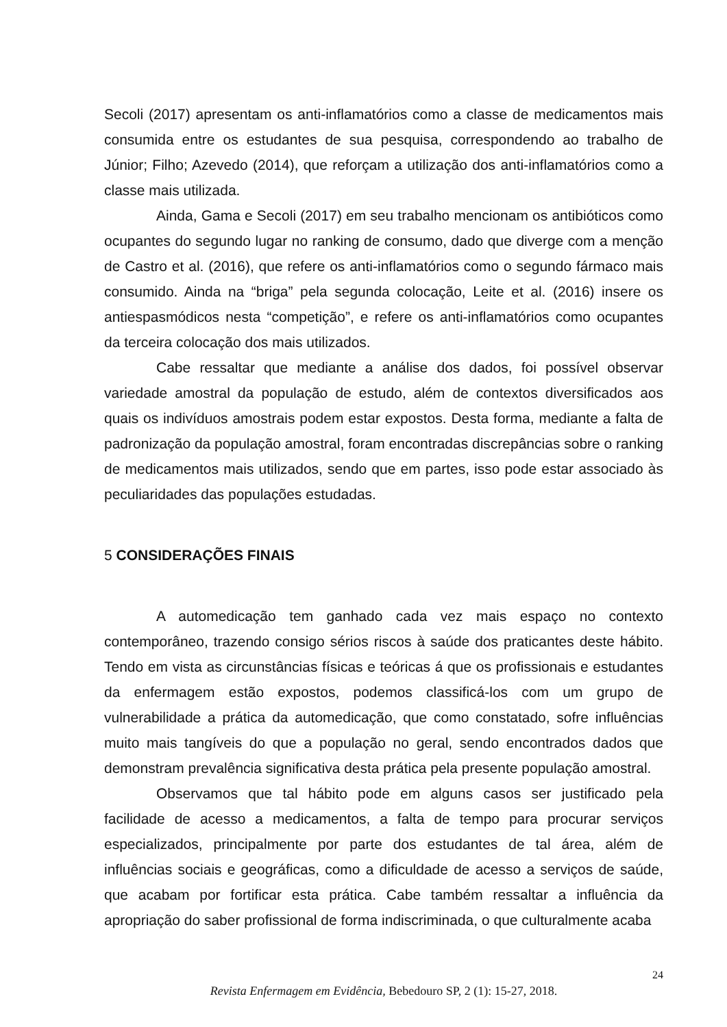Secoli (2017) apresentam os anti-inflamatórios como a classe de medicamentos mais consumida entre os estudantes de sua pesquisa, correspondendo ao trabalho de Júnior; Filho; Azevedo (2014), que reforçam a utilização dos anti-inflamatórios como a classe mais utilizada.
Ainda, Gama e Secoli (2017) em seu trabalho mencionam os antibióticos como ocupantes do segundo lugar no ranking de consumo, dado que diverge com a menção de Castro et al. (2016), que refere os anti-inflamatórios como o segundo fármaco mais consumido. Ainda na “briga” pela segunda colocação, Leite et al. (2016) insere os antiespasmódicos nesta “competição”, e refere os anti-inflamatórios como ocupantes da terceira colocação dos mais utilizados.
Cabe ressaltar que mediante a análise dos dados, foi possível observar variedade amostral da população de estudo, além de contextos diversificados aos quais os indivíduos amostrais podem estar expostos. Desta forma, mediante a falta de padronização da população amostral, foram encontradas discrepâncias sobre o ranking de medicamentos mais utilizados, sendo que em partes, isso pode estar associado às peculiaridades das populações estudadas.
5 CONSIDERAÇÕES FINAIS
A automedicação tem ganhado cada vez mais espaço no contexto contemporâneo, trazendo consigo sérios riscos à saúde dos praticantes deste hábito. Tendo em vista as circunstâncias físicas e teóricas á que os profissionais e estudantes da enfermagem estão expostos, podemos classificá-los com um grupo de vulnerabilidade a prática da automedicação, que como constatado, sofre influências muito mais tangíveis do que a população no geral, sendo encontrados dados que demonstram prevalência significativa desta prática pela presente população amostral.
Observamos que tal hábito pode em alguns casos ser justificado pela facilidade de acesso a medicamentos, a falta de tempo para procurar serviços especializados, principalmente por parte dos estudantes de tal área, além de influências sociais e geográficas, como a dificuldade de acesso a serviços de saúde, que acabam por fortificar esta prática. Cabe também ressaltar a influência da apropriação do saber profissional de forma indiscriminada, o que culturalmente acaba
24
Revista Enfermagem em Evidência, Bebedouro SP, 2 (1): 15-27, 2018.